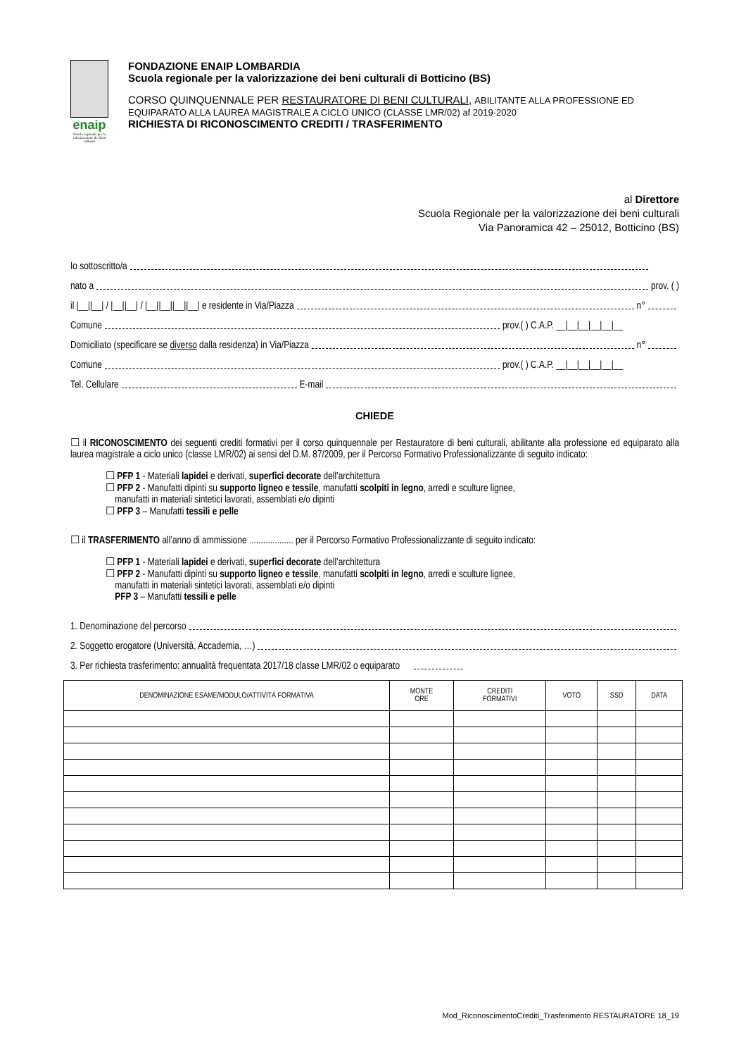enaip
Scuola regionale per la valorizzazione dei Beni culturali
FONDAZIONE ENAIP LOMBARDIA
Scuola regionale per la valorizzazione dei beni culturali di Botticino (BS)
CORSO QUINQUENNALE PER RESTAURATORE DI BENI CULTURALI, ABILITANTE ALLA PROFESSIONE ED EQUIPARATO ALLA LAUREA MAGISTRALE A CICLO UNICO (CLASSE LMR/02) af 2019-2020
RICHIESTA DI RICONOSCIMENTO CREDITI / TRASFERIMENTO
al Direttore
Scuola Regionale per la valorizzazione dei beni culturali
Via Panoramica 42 – 25012, Botticino (BS)
Io sottoscritto/a
nato a prov. ( )
il |__||__| / |__||__| / |__||__||__||__| e residente in Via/Piazza n°
Comune prov.( ) C.A.P. __|__|__|__|__|__
Domiciliato (specificare se diverso dalla residenza) in Via/Piazza n°
Comune prov.( ) C.A.P. __|__|__|__|__|__
Tel. Cellulare E-mail
CHIEDE
☐ il RICONOSCIMENTO dei seguenti crediti formativi per il corso quinquennale per Restauratore di beni culturali, abilitante alla professione ed equiparato alla laurea magistrale a ciclo unico (classe LMR/02) ai sensi del D.M. 87/2009, per il Percorso Formativo Professionalizzante di seguito indicato:
☐ PFP 1 - Materiali lapidei e derivati, superfici decorate dell’architettura
☐ PFP 2 - Manufatti dipinti su supporto ligneo e tessile, manufatti scolpiti in legno, arredi e sculture lignee,
manufatti in materiali sintetici lavorati, assemblati e/o dipinti
☐ PFP 3 – Manufatti tessili e pelle
☐ il TRASFERIMENTO all’anno di ammissione ................... per il Percorso Formativo Professionalizzante di seguito indicato:
☐ PFP 1 - Materiali lapidei e derivati, superfici decorate dell’architettura
☐ PFP 2 - Manufatti dipinti su supporto ligneo e tessile, manufatti scolpiti in legno, arredi e sculture lignee,
manufatti in materiali sintetici lavorati, assemblati e/o dipinti
PFP 3 – Manufatti tessili e pelle
1. Denominazione del percorso
2. Soggetto erogatore (Università, Accademia, …)
3. Per richiesta trasferimento: annualità frequentata 2017/18 classe LMR/02 o equiparato
| DENOMINAZIONE ESAME/MODULO/ATTIVITÀ FORMATIVA | MONTE ORE | CREDITI FORMATIVI | VOTO | SSD | DATA |
| --- | --- | --- | --- | --- | --- |
Mod_RiconoscimentoCrediti_Trasferimento RESTAURATORE 18_19